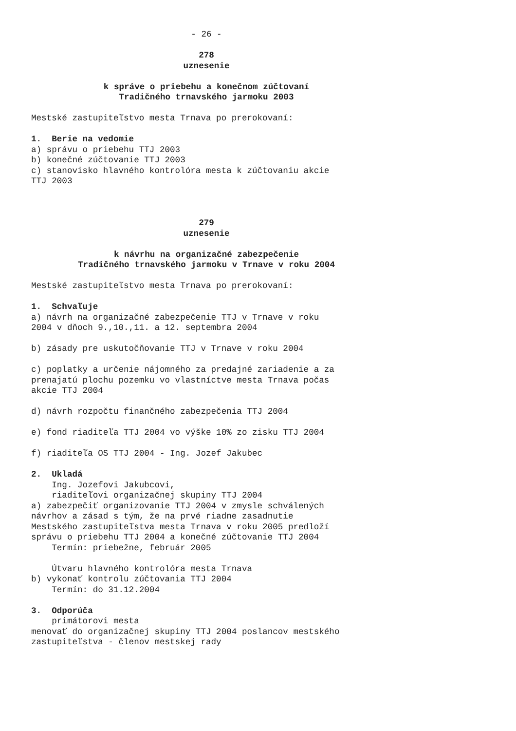- 26 -
278
uznesenie
k správe o priebehu a konečnom zúčtovaní
Tradičného trnavského jarmoku 2003
Mestské zastupiteľstvo mesta Trnava po prerokovaní:
1. Berie na vedomie
a) správu o priebehu TTJ 2003
b) konečné zúčtovanie TTJ 2003
c) stanovisko hlavného kontrolóra mesta k zúčtovaniu akcie
TTJ 2003
279
uznesenie
k návrhu na organizačné zabezpečenie
Tradičného trnavského jarmoku v Trnave v roku 2004
Mestské zastupiteľstvo mesta Trnava po prerokovaní:
1. Schvaľuje
a) návrh na organizačné zabezpečenie TTJ v Trnave v roku
2004 v dňoch 9.,10.,11. a 12. septembra 2004
b) zásady pre uskutočňovanie TTJ v Trnave v roku 2004
c) poplatky a určenie nájomného za predajné zariadenie a za
prenajatú plochu pozemku vo vlastníctve mesta Trnava počas
akcie TTJ 2004
d) návrh rozpočtu finančného zabezpečenia TTJ 2004
e) fond riaditeľa TTJ 2004 vo výške 10% zo zisku TTJ 2004
f) riaditeľa OS TTJ 2004 - Ing. Jozef Jakubec
2. Ukladá
Ing. Jozefovi Jakubcovi,
riaditeľovi organizačnej skupiny TTJ 2004
a) zabezpečiť organizovanie TTJ 2004 v zmysle schválených
návrhov a zásad s tým, že na prvé riadne zasadnutie
Mestského zastupiteľstva mesta Trnava v roku 2005 predloží
správu o priebehu TTJ 2004 a konečné zúčtovanie TTJ 2004
Termín: priebežne, február 2005
Útvaru hlavného kontrolóra mesta Trnava
b) vykonať kontrolu zúčtovania TTJ 2004
Termín: do 31.12.2004
3. Odporúča
primátorovi mesta
menovať do organizačnej skupiny TTJ 2004 poslancov mestského
zastupiteľstva - členov mestskej rady